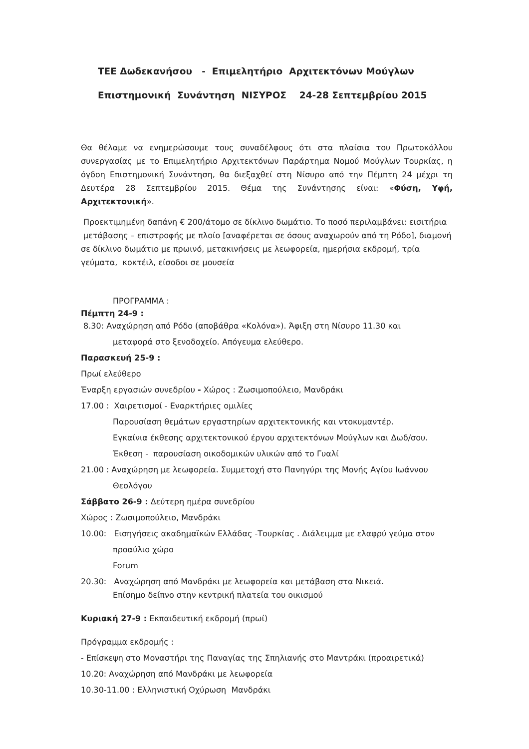ΤΕΕ Δωδεκανήσου - Επιμελητήριο Αρχιτεκτόνων Μούγλων
Επιστημονική Συνάντηση ΝΙΣΥΡΟΣ 24-28 Σεπτεμβρίου 2015
Θα θέλαμε να ενημερώσουμε τους συναδέλφους ότι στα πλαίσια του Πρωτοκόλλου συνεργασίας με το Επιμελητήριο Αρχιτεκτόνων Παράρτημα Νομού Μούγλων Τουρκίας, η όγδοη Επιστημονική Συνάντηση, θα διεξαχθεί στη Νίσυρο από την Πέμπτη 24 μέχρι τη Δευτέρα 28 Σεπτεμβρίου 2015. Θέμα της Συνάντησης είναι: «Φύση, Υφή, Αρχιτεκτονική».
Προεκτιμημένη δαπάνη € 200/άτομο σε δίκλινο δωμάτιο. Το ποσό περιλαμβάνει: εισιτήρια μετάβασης – επιστροφής με πλοίο [αναφέρεται σε όσους αναχωρούν από τη Ρόδο], διαμονή σε δίκλινο δωμάτιο με πρωινό, μετακινήσεις με λεωφορεία, ημερήσια εκδρομή, τρία γεύματα, κοκτέιλ, είσοδοι σε μουσεία
ΠΡΟΓΡΑΜΜΑ :
Πέμπτη 24-9 :
8.30: Αναχώρηση από Ρόδο (αποβάθρα «Κολόνα»). Άφιξη στη Νίσυρο 11.30 και
μεταφορά στο ξενοδοχείο. Απόγευμα ελεύθερο.
Παρασκευή 25-9 :
Πρωί ελεύθερο
Έναρξη εργασιών συνεδρίου - Χώρος : Ζωσιμοπούλειο, Μανδράκι
17.00 : Χαιρετισμοί - Εναρκτήριες ομιλίες
Παρουσίαση θεμάτων εργαστηρίων αρχιτεκτονικής και ντοκυμαντέρ.
Εγκαίνια έκθεσης αρχιτεκτονικού έργου αρχιτεκτόνων Μούγλων και Δωδ/σου.
Έκθεση - παρουσίαση οικοδομικών υλικών από το Γυαλί
21.00 : Αναχώρηση με λεωφορεία. Συμμετοχή στο Πανηγύρι της Μονής Αγίου Ιωάννου
Θεολόγου
Σάββατο 26-9 : Δεύτερη ημέρα συνεδρίου
Χώρος : Ζωσιμοπούλειο, Μανδράκι
10.00: Εισηγήσεις ακαδημαϊκών Ελλάδας -Τουρκίας . Διάλειμμα με ελαφρύ γεύμα στον
προαύλιο χώρο
Forum
20.30: Αναχώρηση από Μανδράκι με λεωφορεία και μετάβαση στα Νικειά.
Επίσημο δείπνο στην κεντρική πλατεία του οικισμού
Κυριακή 27-9 : Εκπαιδευτική εκδρομή (πρωί)
Πρόγραμμα εκδρομής :
- Επίσκεψη στο Μοναστήρι της Παναγίας της Σπηλιανής στο Μαντράκι (προαιρετικά)
10.20: Αναχώρηση από Μανδράκι με λεωφορεία
10.30-11.00 : Ελληνιστική Οχύρωση Μανδράκι